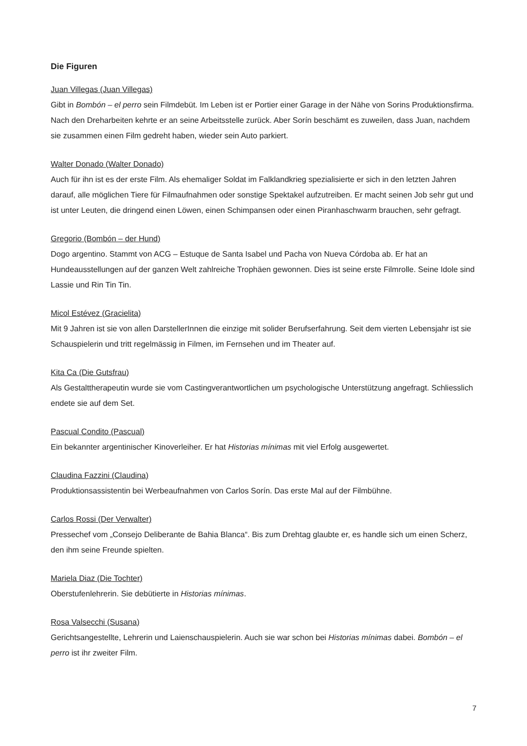Die Figuren
Juan Villegas (Juan Villegas)
Gibt in Bombón – el perro sein Filmdebüt. Im Leben ist er Portier einer Garage in der Nähe von Sorins Produktionsfirma. Nach den Dreharbeiten kehrte er an seine Arbeitsstelle zurück. Aber Sorín beschämt es zuweilen, dass Juan, nachdem sie zusammen einen Film gedreht haben, wieder sein Auto parkiert.
Walter Donado (Walter Donado)
Auch für ihn ist es der erste Film. Als ehemaliger Soldat im Falklandkrieg spezialisierte er sich in den letzten Jahren darauf, alle möglichen Tiere für Filmaufnahmen oder sonstige Spektakel aufzutreiben. Er macht seinen Job sehr gut und ist unter Leuten, die dringend einen Löwen, einen Schimpansen oder einen Piranhaschwarm brauchen, sehr gefragt.
Gregorio (Bombón – der Hund)
Dogo argentino. Stammt von ACG – Estuque de Santa Isabel und Pacha von Nueva Córdoba ab. Er hat an Hundeausstellungen auf der ganzen Welt zahlreiche Trophäen gewonnen. Dies ist seine erste Filmrolle. Seine Idole sind Lassie und Rin Tin Tin.
Micol Estévez (Gracielita)
Mit 9 Jahren ist sie von allen DarstellerInnen die einzige mit solider Berufserfahrung. Seit dem vierten Lebensjahr ist sie Schauspielerin und tritt regelmässig in Filmen, im Fernsehen und im Theater auf.
Kita Ca (Die Gutsfrau)
Als Gestalttherapeutin wurde sie vom Castingverantwortlichen um psychologische Unterstützung angefragt. Schliesslich endete sie auf dem Set.
Pascual Condito (Pascual)
Ein bekannter argentinischer Kinoverleiher. Er hat Historias mínimas mit viel Erfolg ausgewertet.
Claudina Fazzini (Claudina)
Produktionsassistentin bei Werbeaufnahmen von Carlos Sorín. Das erste Mal auf der Filmbühne.
Carlos Rossi (Der Verwalter)
Pressechef vom „Consejo Deliberante de Bahia Blanca“. Bis zum Drehtag glaubte er, es handle sich um einen Scherz, den ihm seine Freunde spielten.
Mariela Diaz (Die Tochter)
Oberstufenlehrerin. Sie debütierte in Historias mínimas.
Rosa Valsecchi (Susana)
Gerichtsangestellte, Lehrerin und Laienschauspielerin. Auch sie war schon bei Historias mínimas dabei. Bombón – el perro ist ihr zweiter Film.
7